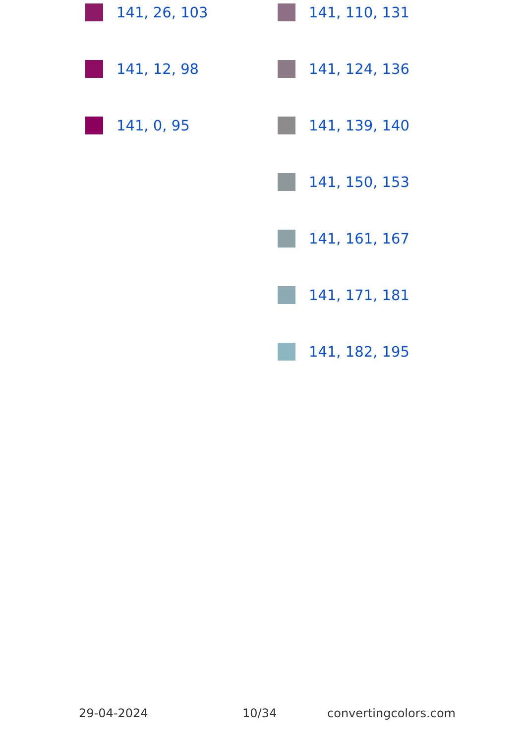141, 26, 103
141, 12, 98
141, 0, 95
141, 110, 131
141, 124, 136
141, 139, 140
141, 150, 153
141, 161, 167
141, 171, 181
141, 182, 195
29-04-2024 10/34 convertingcolors.com